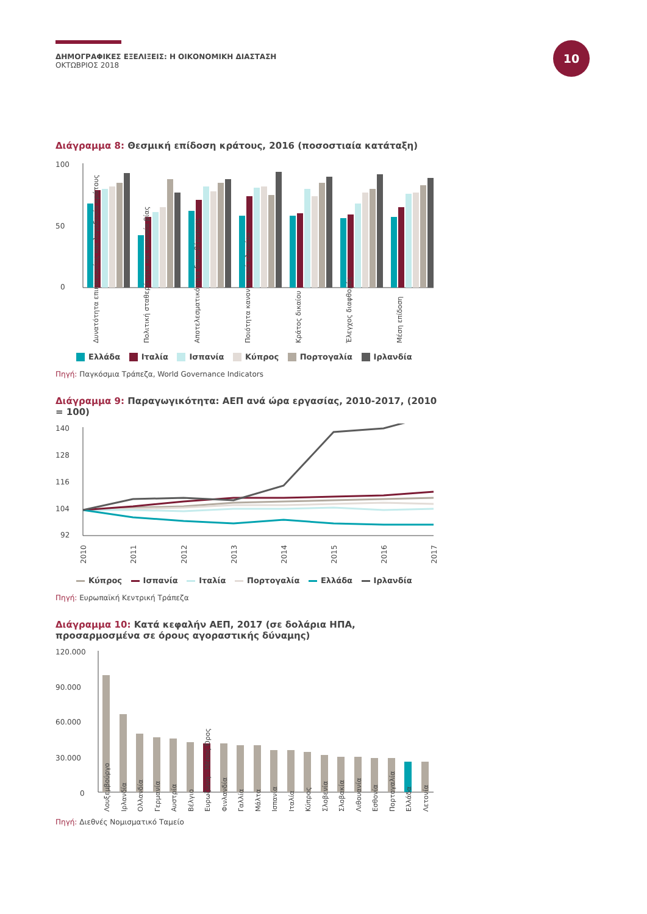ΔΗΜΟΓΡΑΦΙΚΕΣ ΕΞΕΛΙΞΕΙΣ: Η ΟΙΚΟΝΟΜΙΚΗ ΔΙΑΣΤΑΣΗ
ΟΚΤΩΒΡΙΟΣ 2018
10
Διάγραμμα 8: Θεσμική επίδοση κράτους, 2016 (ποσοστιαία κατάταξη)
100
50
0
Δυνατότητα επικοινωνίας και λογοδοσία κράτους
Πολιτική σταθερότητα και απουσία βίας
Αποτελεσματικότητα διακυβέρνησης
Ποιότητα κανονιστικού πλαισίου
Κράτος δικαίου
Έλεγχος διαφθοράς
Μέση επίδοση
Ελλάδα Ιταλία Ισπανία Κύπρος Πορτογαλία Ιρλανδία
Πηγή: Παγκόσμια Τράπεζα, World Governance Indicators
Διάγραμμα 9: Παραγωγικότητα: ΑΕΠ ανά ώρα εργασίας, 2010-2017, (2010 = 100)
140
128
116
104
92
2010
2011
2012
2013
2014
2015
2016
2017
Κύπρος Ισπανία Ιταλία Πορτογαλία Ελλάδα Ιρλανδία
Πηγή: Ευρωπαϊκή Κεντρική Τράπεζα
Διάγραμμα 10: Κατά κεφαλήν ΑΕΠ, 2017 (σε δολάρια ΗΠΑ, προσαρμοσμένα σε όρους αγοραστικής δύναμης)
120.000
90.000
60.000
30.000
0
Λουξεμβούργο
Ιρλανδία
Ολλανδία
Γερμανία
Αυστρία
Βέλγιο
Ευρωζώνη - Μέσος Όρος
Φινλανδία
Γαλλία
Μάλτα
Ισπανία
Ιταλία
Κύπρος
Σλοβενία
Σλοβακία
Λιθουανία
Εσθονία
Πορτογαλία
Ελλάδα
Λετονία
Πηγή: Διεθνές Νομισματικό Ταμείο